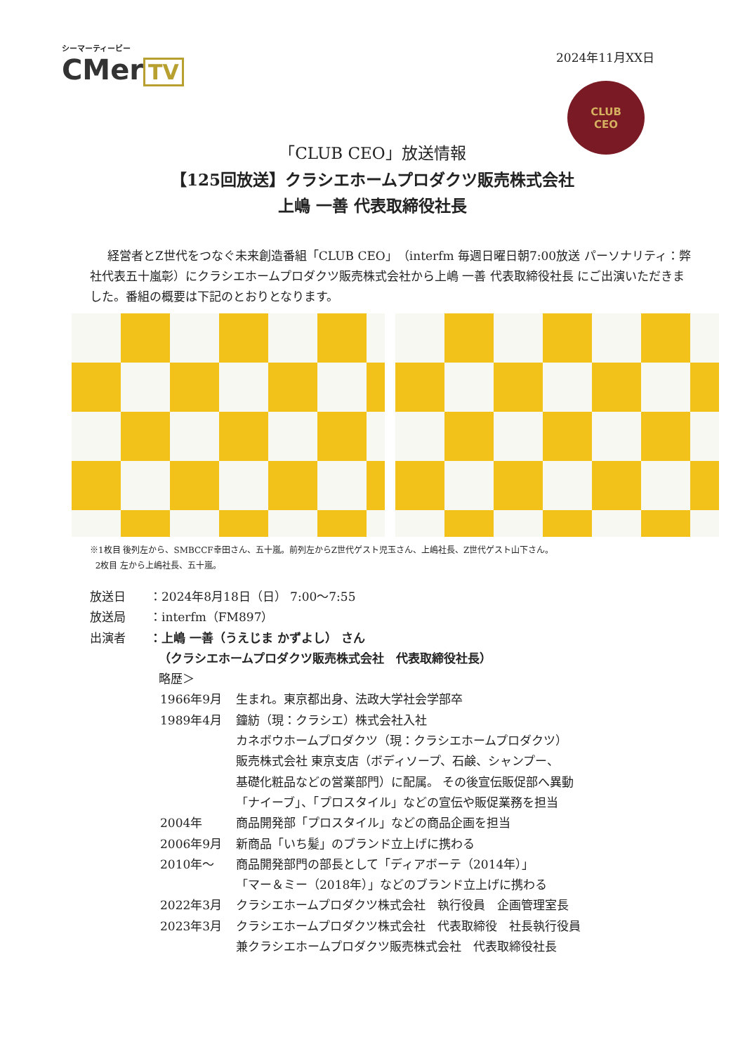シーマーティービー
CMer TV
2024年11月XX日
CLUB
CEO
「CLUB CEO」放送情報
【125回放送】クラシエホームプロダクツ販売株式会社
上嶋 一善 代表取締役社長
経営者とZ世代をつなぐ未来創造番組「CLUB CEO」（interfm 毎週日曜日朝7:00放送 パーソナリティ：弊社代表五十嵐彰）にクラシエホームプロダクツ販売株式会社から上嶋 一善 代表取締役社長 にご出演いただきました。番組の概要は下記のとおりとなります。
※1枚目 後列左から、SMBCCF幸田さん、五十嵐。前列左からZ世代ゲスト児玉さん、上嶋社長、Z世代ゲスト山下さん。
2枚目 左から上嶋社長、五十嵐。
放送日 ：2024年8月18日（日） 7:00～7:55
放送局 ：interfm（FM897）
出演者 ：上嶋 一善（うえじま かずよし） さん
（クラシエホームプロダクツ販売株式会社　代表取締役社長）
略歴＞
1966年9月
生まれ。東京都出身、法政大学社会学部卒
1989年4月
鐘紡（現：クラシエ）株式会社入社
カネボウホームプロダクツ（現：クラシエホームプロダクツ）
販売株式会社 東京支店（ボディソープ、石鹸、シャンプー、
基礎化粧品などの営業部門）に配属。 その後宣伝販促部へ異動
「ナイーブ」、「プロスタイル」などの宣伝や販促業務を担当
2004年
商品開発部「プロスタイル」などの商品企画を担当
2006年9月
新商品「いち髪」のブランド立上げに携わる
2010年～
商品開発部門の部長として「ディアボーテ（2014年）」
「マー＆ミー（2018年）」などのブランド立上げに携わる
2022年3月
クラシエホームプロダクツ株式会社　執行役員　企画管理室長
2023年3月
クラシエホームプロダクツ株式会社　代表取締役　社長執行役員
兼クラシエホームプロダクツ販売株式会社　代表取締役社長